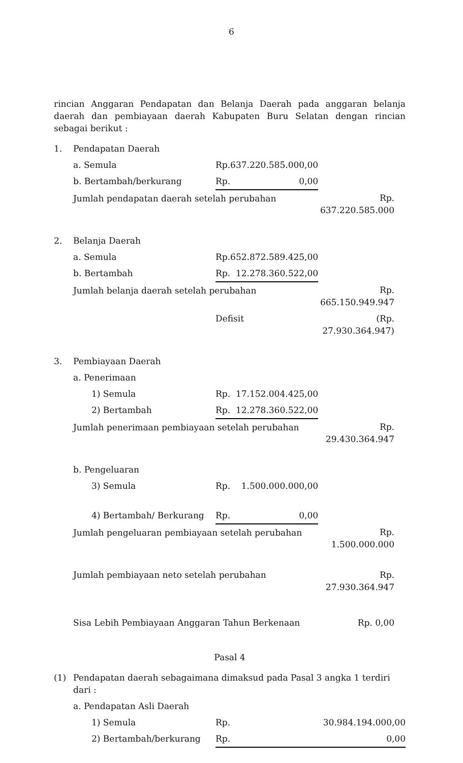6
rincian Anggaran Pendapatan dan Belanja Daerah pada anggaran belanja daerah dan pembiayaan daerah Kabupaten Buru Selatan dengan rincian sebagai berikut :
| 1. | Pendapatan Daerah | | | |
| | a. Semula | Rp. | 637.220.585.000,00 | |
| | b. Bertambah/berkurang | Rp. | 0,00 | |
| | Jumlah pendapatan daerah setelah perubahan | | | Rp. 637.220.585.000 |
| 2. | Belanja Daerah | | | |
| | a. Semula | Rp. | 652.872.589.425,00 | |
| | b. Bertambah | Rp. | 12.278.360.522,00 | |
| | Jumlah belanja daerah setelah perubahan | | | Rp. 665.150.949.947 |
| | | Defisit | | (Rp. 27.930.364.947) |
| 3. | Pembiayaan Daerah | | | |
| | a. Penerimaan | | | |
| | 1) Semula | Rp. | 17.152.004.425,00 | |
| | 2) Bertambah | Rp. | 12.278.360.522,00 | |
| | Jumlah penerimaan pembiayaan setelah perubahan | | | Rp. 29.430.364.947 |
| | b. Pengeluaran | | | |
| | 3) Semula | Rp. | 1.500.000.000,00 | |
| | 4) Bertambah/ Berkurang | Rp. | 0,00 | |
| | Jumlah pengeluaran pembiayaan setelah perubahan | | | Rp. 1.500.000.000 |
| | Jumlah pembiayaan neto setelah perubahan | | | Rp. 27.930.364.947 |
| | Sisa Lebih Pembiayaan Anggaran Tahun Berkenaan | | | Rp. 0,00 |
Pasal 4
| (1) | Pendapatan daerah sebagaimana dimaksud pada Pasal 3 angka 1 terdiri dari : | | |
| | a. Pendapatan Asli Daerah | | |
| | 1) Semula | Rp. | 30.984.194.000,00 |
| | 2) Bertambah/berkurang | Rp. | 0,00 |